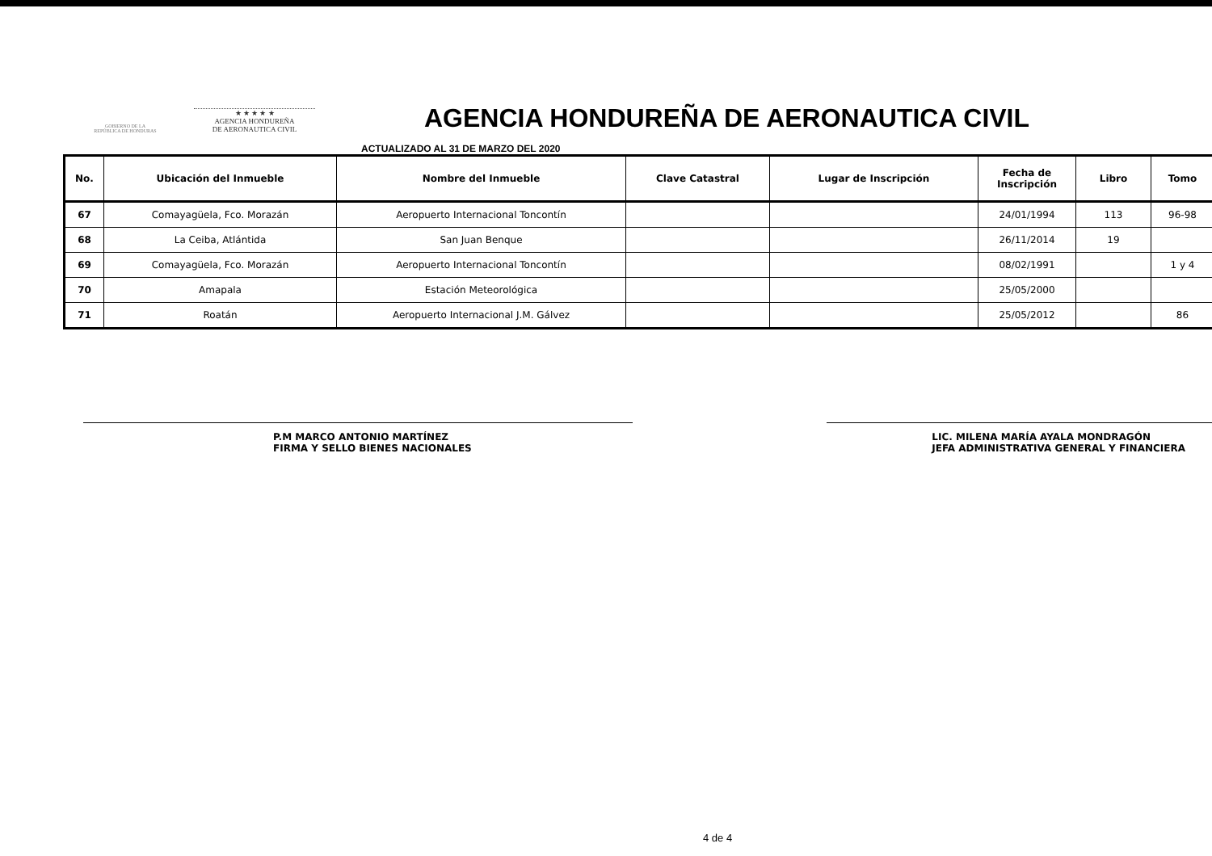GOBIERNO DE LA
REPÚBLICA DE HONDURAS
★ ★ ★ ★ ★
AGENCIA HONDUREÑA
DE AERONAUTICA CIVIL
AGENCIA HONDUREÑA DE AERONAUTICA CIVIL
ACTUALIZADO AL 31 DE MARZO DEL 2020
| No. | Ubicación del Inmueble | Nombre del Inmueble | Clave Catastral | Lugar de Inscripción | Fecha de Inscripción | Libro | Tomo | |
| --- | --- | --- | --- | --- | --- | --- | --- | --- |
| 67 | Comayagüela, Fco. Morazán | Aeropuerto Internacional Toncontín | | | 24/01/1994 | 113 | 96-98 | |
| 68 | La Ceiba, Atlántida | San Juan Benque | | | 26/11/2014 | 19 | | |
| 69 | Comayagüela, Fco. Morazán | Aeropuerto Internacional Toncontín | | | 08/02/1991 | | 1 y 4 | |
| 70 | Amapala | Estación Meteorológica | | | 25/05/2000 | | | |
| 71 | Roatán | Aeropuerto Internacional J.M. Gálvez | | | 25/05/2012 | | 86 | |
P.M MARCO ANTONIO MARTÍNEZ
FIRMA Y SELLO BIENES NACIONALES
LIC. MILENA MARÍA AYALA MONDRAGÓN
JEFA ADMINISTRATIVA GENERAL Y FINANCIERA
4 de 4